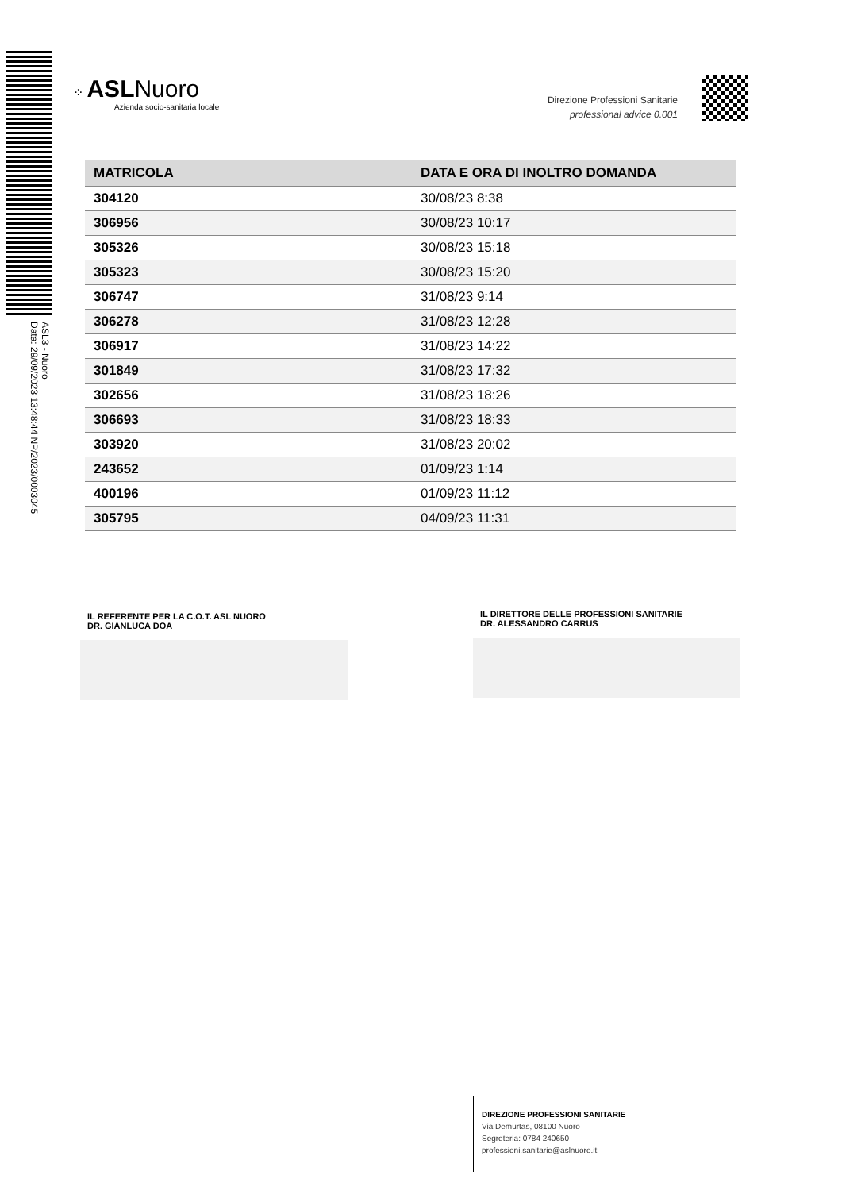ASL3 - Nuoro
Data: 29/09/2023 13:48:44 NP/2023/0003045
⁘ ASL Nuoro
Azienda socio-sanitaria locale
Direzione Professioni Sanitarie
professional advice 0.001
| MATRICOLA | DATA E ORA DI INOLTRO DOMANDA |
| --- | --- |
| 304120 | 30/08/23 8:38 |
| 306956 | 30/08/23 10:17 |
| 305326 | 30/08/23 15:18 |
| 305323 | 30/08/23 15:20 |
| 306747 | 31/08/23 9:14 |
| 306278 | 31/08/23 12:28 |
| 306917 | 31/08/23 14:22 |
| 301849 | 31/08/23 17:32 |
| 302656 | 31/08/23 18:26 |
| 306693 | 31/08/23 18:33 |
| 303920 | 31/08/23 20:02 |
| 243652 | 01/09/23 1:14 |
| 400196 | 01/09/23 11:12 |
| 305795 | 04/09/23 11:31 |
IL REFERENTE PER LA C.O.T. ASL NUORO
DR. GIANLUCA DOA
IL DIRETTORE DELLE PROFESSIONI SANITARIE
DR. ALESSANDRO CARRUS
DIREZIONE PROFESSIONI SANITARIE
Via Demurtas, 08100 Nuoro
Segreteria: 0784 240650
professioni.sanitarie@aslnuoro.it